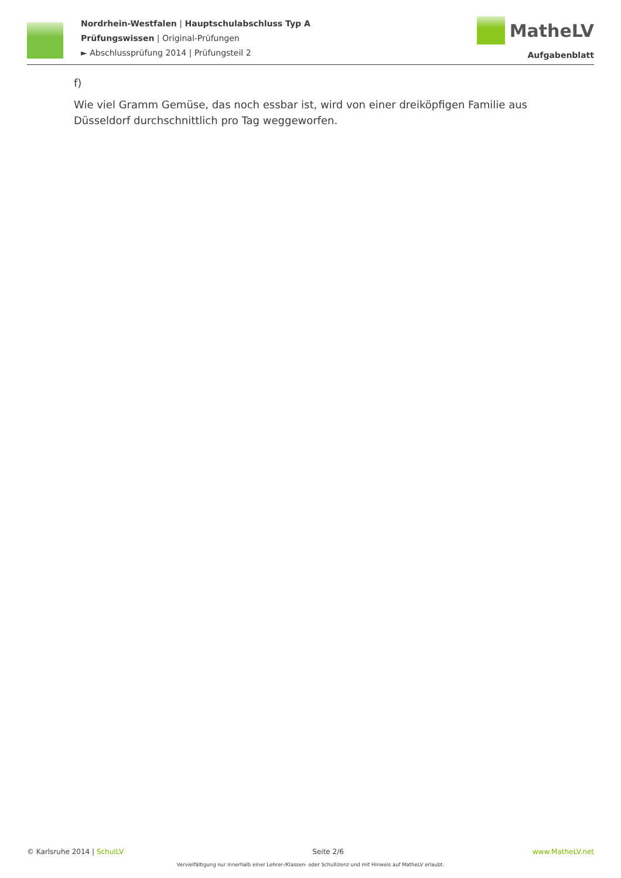Nordrhein-Westfalen | Hauptschulabschluss Typ A
Prüfungswissen | Original-Prüfungen
► Abschlussprüfung 2014 | Prüfungsteil 2
MatheLV
Aufgabenblatt
f)
Wie viel Gramm Gemüse, das noch essbar ist, wird von einer dreiköpfigen Familie aus Düsseldorf durchschnittlich pro Tag weggeworfen.
© Karlsruhe 2014 | SchulLV Seite 2/6 www.MatheLV.net
Vervielfältigung nur innerhalb einer Lehrer-/Klassen- oder Schullizenz und mit Hinweis auf MatheLV erlaubt.